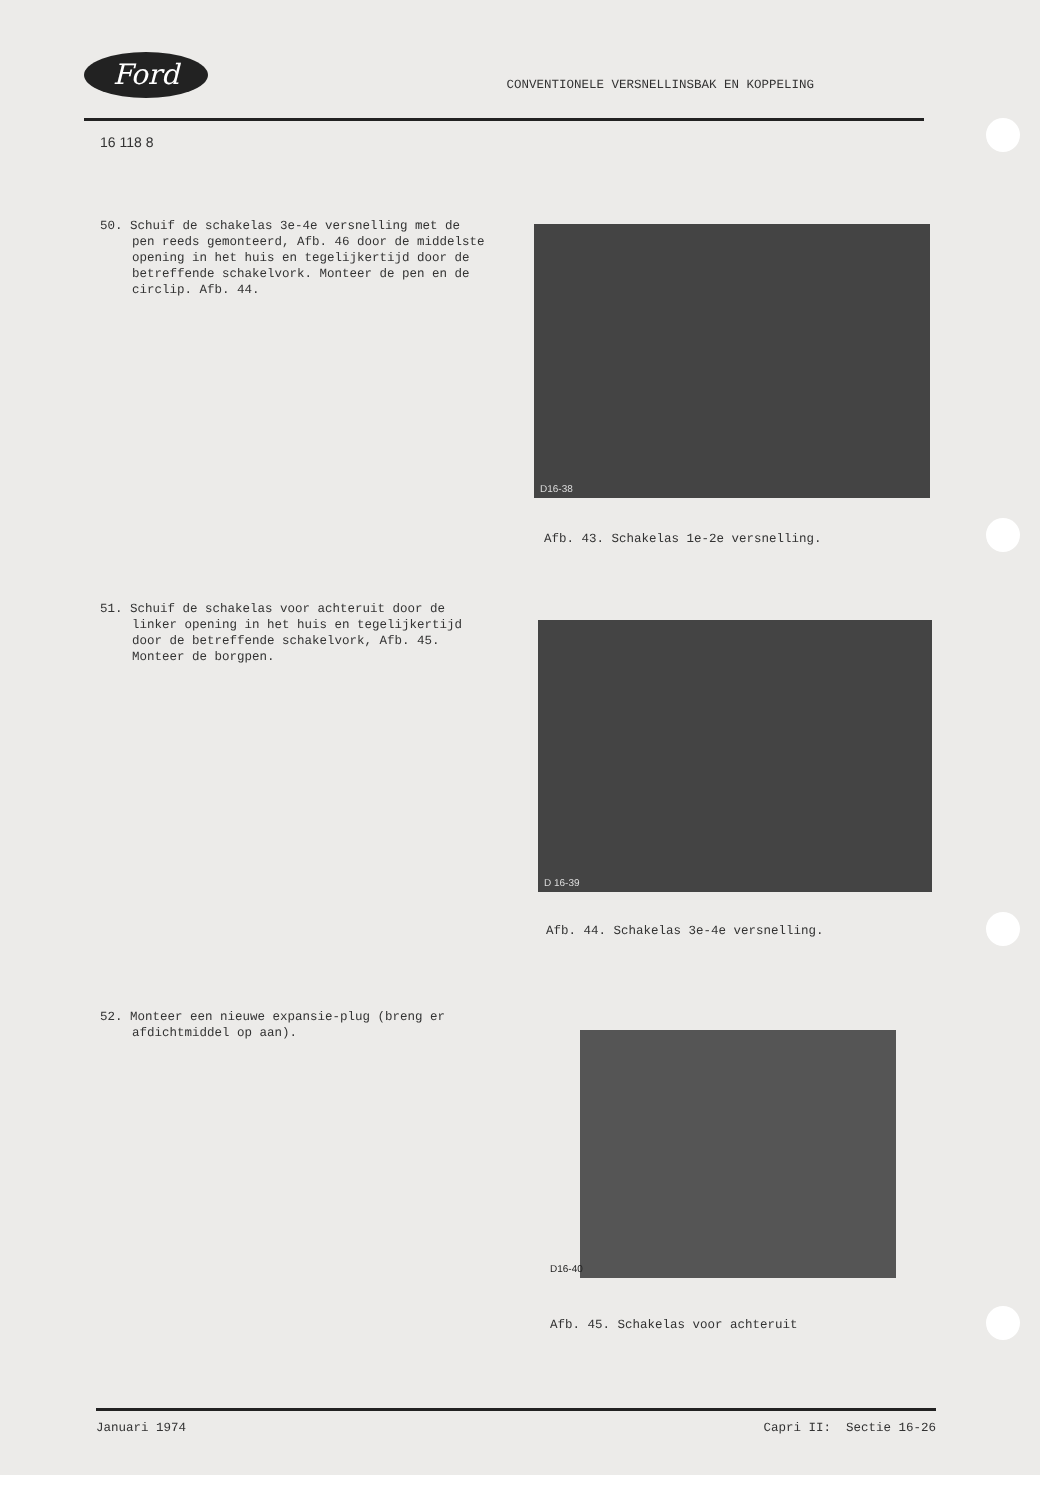Ford
CONVENTIONELE VERSNELLINSBAK EN KOPPELING
16 118 8
50. Schuif de schakelas 3e-4e versnelling met de pen reeds gemonteerd, Afb. 46 door de middelste opening in het huis en tegelijkertijd door de betreffende schakelvork. Monteer de pen en de circlip. Afb. 44.
D16-38
Afb. 43. Schakelas 1e-2e versnelling.
51. Schuif de schakelas voor achteruit door de linker opening in het huis en tegelijkertijd door de betreffende schakelvork, Afb. 45. Monteer de borgpen.
D 16-39
Afb. 44. Schakelas 3e-4e versnelling.
52. Monteer een nieuwe expansie-plug (breng er afdichtmiddel op aan).
D16-40
Afb. 45. Schakelas voor achteruit
Januari 1974 Capri II: Sectie 16-26